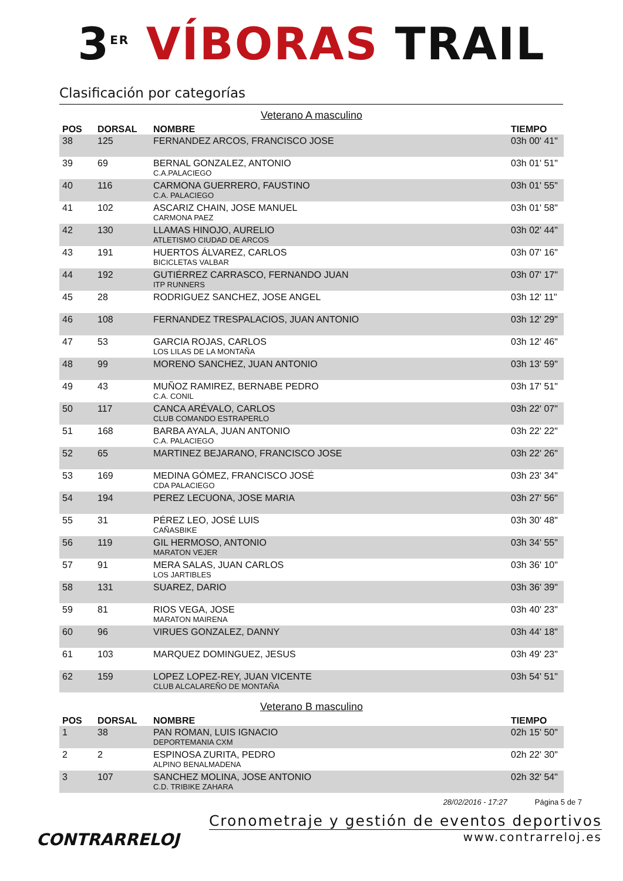3<sup>ER</sup> VÍBORAS TRAIL
Clasificación por categorías
Veterano A masculino
| POS | DORSAL | NOMBRE | TIEMPO |
| --- | --- | --- | --- |
| 38 | 125 | FERNANDEZ ARCOS, FRANCISCO JOSE | 03h 00' 41" |
| 39 | 69 | BERNAL GONZALEZ, ANTONIO C.A.PALACIEGO | 03h 01' 51" |
| 40 | 116 | CARMONA GUERRERO, FAUSTINO C.A. PALACIEGO | 03h 01' 55" |
| 41 | 102 | ASCARIZ CHAIN, JOSE MANUEL CARMONA PAEZ | 03h 01' 58" |
| 42 | 130 | LLAMAS HINOJO, AURELIO ATLETISMO CIUDAD DE ARCOS | 03h 02' 44" |
| 43 | 191 | HUERTOS ÁLVAREZ, CARLOS BICICLETAS VALBAR | 03h 07' 16" |
| 44 | 192 | GUTIÉRREZ CARRASCO, FERNANDO JUAN ITP RUNNERS | 03h 07' 17" |
| 45 | 28 | RODRIGUEZ SANCHEZ, JOSE ANGEL | 03h 12' 11" |
| 46 | 108 | FERNANDEZ TRESPALACIOS, JUAN ANTONIO | 03h 12' 29" |
| 47 | 53 | GARCIA ROJAS, CARLOS LOS LILAS DE LA MONTAÑA | 03h 12' 46" |
| 48 | 99 | MORENO SANCHEZ, JUAN ANTONIO | 03h 13' 59" |
| 49 | 43 | MUÑOZ RAMIREZ, BERNABE PEDRO C.A. CONIL | 03h 17' 51" |
| 50 | 117 | CANCA ARÉVALO, CARLOS CLUB COMANDO ESTRAPERLO | 03h 22' 07" |
| 51 | 168 | BARBA AYALA, JUAN ANTONIO C.A. PALACIEGO | 03h 22' 22" |
| 52 | 65 | MARTINEZ BEJARANO, FRANCISCO JOSE | 03h 22' 26" |
| 53 | 169 | MEDINA GÓMEZ, FRANCISCO JOSÉ CDA PALACIEGO | 03h 23' 34" |
| 54 | 194 | PEREZ LECUONA, JOSE MARIA | 03h 27' 56" |
| 55 | 31 | PÉREZ LEO, JOSÉ LUIS CAÑASBIKE | 03h 30' 48" |
| 56 | 119 | GIL HERMOSO, ANTONIO MARATON VEJER | 03h 34' 55" |
| 57 | 91 | MERA SALAS, JUAN CARLOS LOS JARTIBLES | 03h 36' 10" |
| 58 | 131 | SUAREZ, DARIO | 03h 36' 39" |
| 59 | 81 | RIOS VEGA, JOSE MARATON MAIRENA | 03h 40' 23" |
| 60 | 96 | VIRUES GONZALEZ, DANNY | 03h 44' 18" |
| 61 | 103 | MARQUEZ DOMINGUEZ, JESUS | 03h 49' 23" |
| 62 | 159 | LOPEZ LOPEZ-REY, JUAN VICENTE CLUB ALCALAREÑO DE MONTAÑA | 03h 54' 51" |
Veterano B masculino
| POS | DORSAL | NOMBRE | TIEMPO |
| --- | --- | --- | --- |
| 1 | 38 | PAN ROMAN, LUIS IGNACIO DEPORTEMANIA CXM | 02h 15' 50" |
| 2 | 2 | ESPINOSA ZURITA, PEDRO ALPINO BENALMADENA | 02h 22' 30" |
| 3 | 107 | SANCHEZ MOLINA, JOSE ANTONIO C.D. TRIBIKE ZAHARA | 02h 32' 54" |
28/02/2016 - 17:27 Página 5 de 7
CONTRARRELOJ
Cronometraje y gestión de eventos deportivos
www.contrarreloj.es